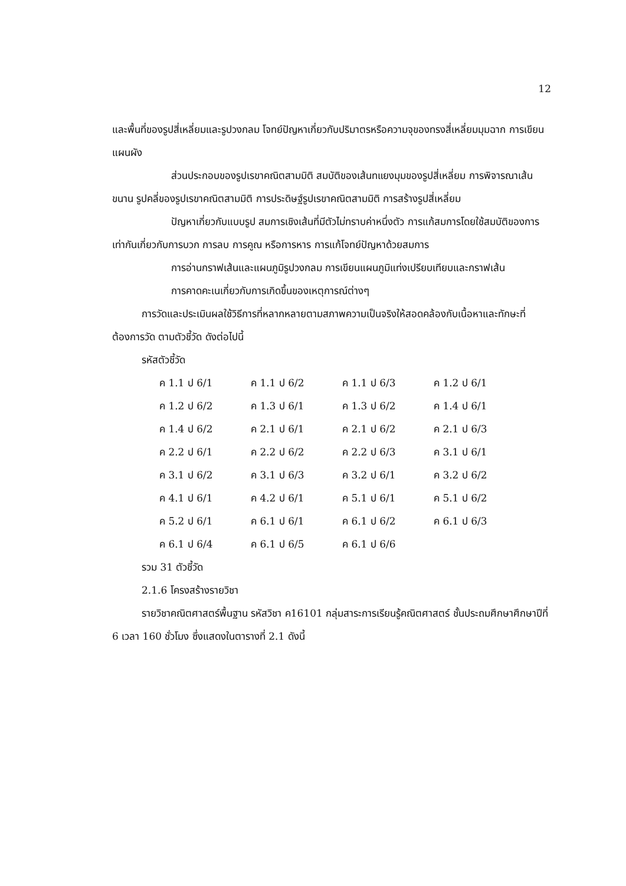12
และพื้นที่ของรูปสี่เหลี่ยมและรูปวงกลม โจทย์ปัญหาเกี่ยวกับปริมาตรหรือความจุของทรงสี่เหลี่ยมมุมฉาก การเขียนแผนผัง
ส่วนประกอบของรูปเรขาคณิตสามมิติ สมบัติของเส้นทแยงมุมของรูปสี่เหลี่ยม การพิจารณาเส้นขนาน รูปคลี่ของรูปเรขาคณิตสามมิติ การประดิษฐ์รูปเรขาคณิตสามมิติ การสร้างรูปสี่เหลี่ยม
ปัญหาเกี่ยวกับแบบรูป สมการเชิงเส้นที่มีตัวไม่ทราบค่าหนึ่งตัว การแก้สมการโดยใช้สมบัติของการเท่ากันเกี่ยวกับการบวก การลบ การคูณ หรือการหาร การแก้โจทย์ปัญหาด้วยสมการ
การอ่านกราฟเส้นและแผนภูมิรูปวงกลม การเขียนแผนภูมิแท่งเปรียบเทียบและกราฟเส้น
การคาดคะเนเกี่ยวกับการเกิดขึ้นของเหตุการณ์ต่างๆ
การวัดและประเมินผลใช้วิธีการที่หลากหลายตามสภาพความเป็นจริงให้สอดคล้องกับเนื้อหาและทักษะที่ต้องการวัด ตามตัวชี้วัด ดังต่อไปนี้
รหัสตัวชี้วัด
| ค 1.1 ป 6/1 | ค 1.1 ป 6/2 | ค 1.1 ป 6/3 | ค 1.2 ป 6/1 |
| ค 1.2 ป 6/2 | ค 1.3 ป 6/1 | ค 1.3 ป 6/2 | ค 1.4 ป 6/1 |
| ค 1.4 ป 6/2 | ค 2.1 ป 6/1 | ค 2.1 ป 6/2 | ค 2.1 ป 6/3 |
| ค 2.2 ป 6/1 | ค 2.2 ป 6/2 | ค 2.2 ป 6/3 | ค 3.1 ป 6/1 |
| ค 3.1 ป 6/2 | ค 3.1 ป 6/3 | ค 3.2 ป 6/1 | ค 3.2 ป 6/2 |
| ค 4.1 ป 6/1 | ค 4.2 ป 6/1 | ค 5.1 ป 6/1 | ค 5.1 ป 6/2 |
| ค 5.2 ป 6/1 | ค 6.1 ป 6/1 | ค 6.1 ป 6/2 | ค 6.1 ป 6/3 |
| ค 6.1 ป 6/4 | ค 6.1 ป 6/5 | ค 6.1 ป 6/6 | |
รวม 31 ตัวชี้วัด
2.1.6 โครงสร้างรายวิชา
รายวิชาคณิตศาสตร์พื้นฐาน รหัสวิชา ค16101 กลุ่มสาระการเรียนรู้คณิตศาสตร์ ชั้นประถมศึกษาศึกษาปีที่ 6 เวลา 160 ชั่วโมง ซึ่งแสดงในตารางที่ 2.1 ดังนี้